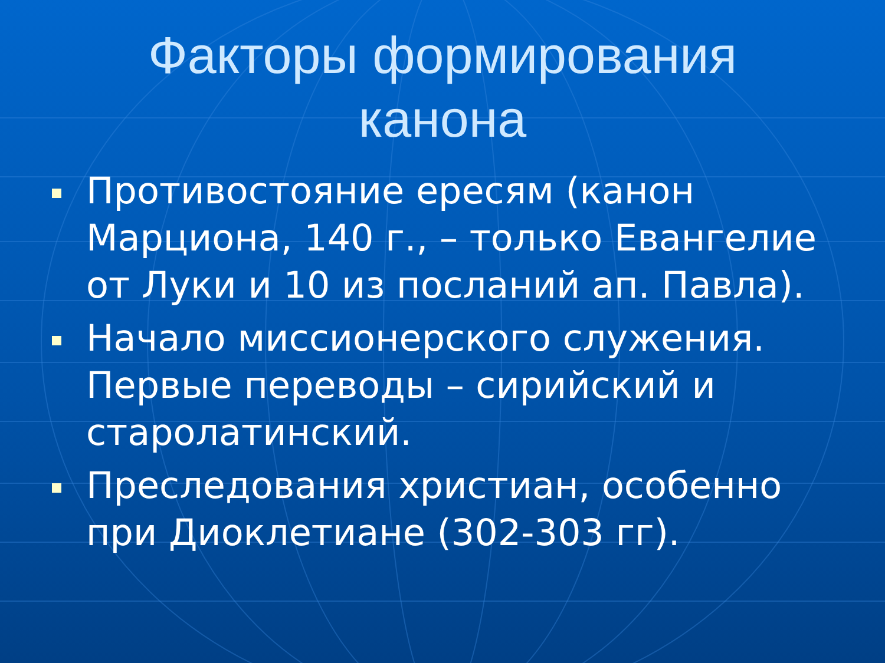Факторы формирования
канона
Противостояние ересям (канон Марциона, 140 г., – только Евангелие от Луки и 10 из посланий ап. Павла).
Начало миссионерского служения. Первые переводы – сирийский и старолатинский.
Преследования христиан, особенно при Диоклетиане (302-303 гг).